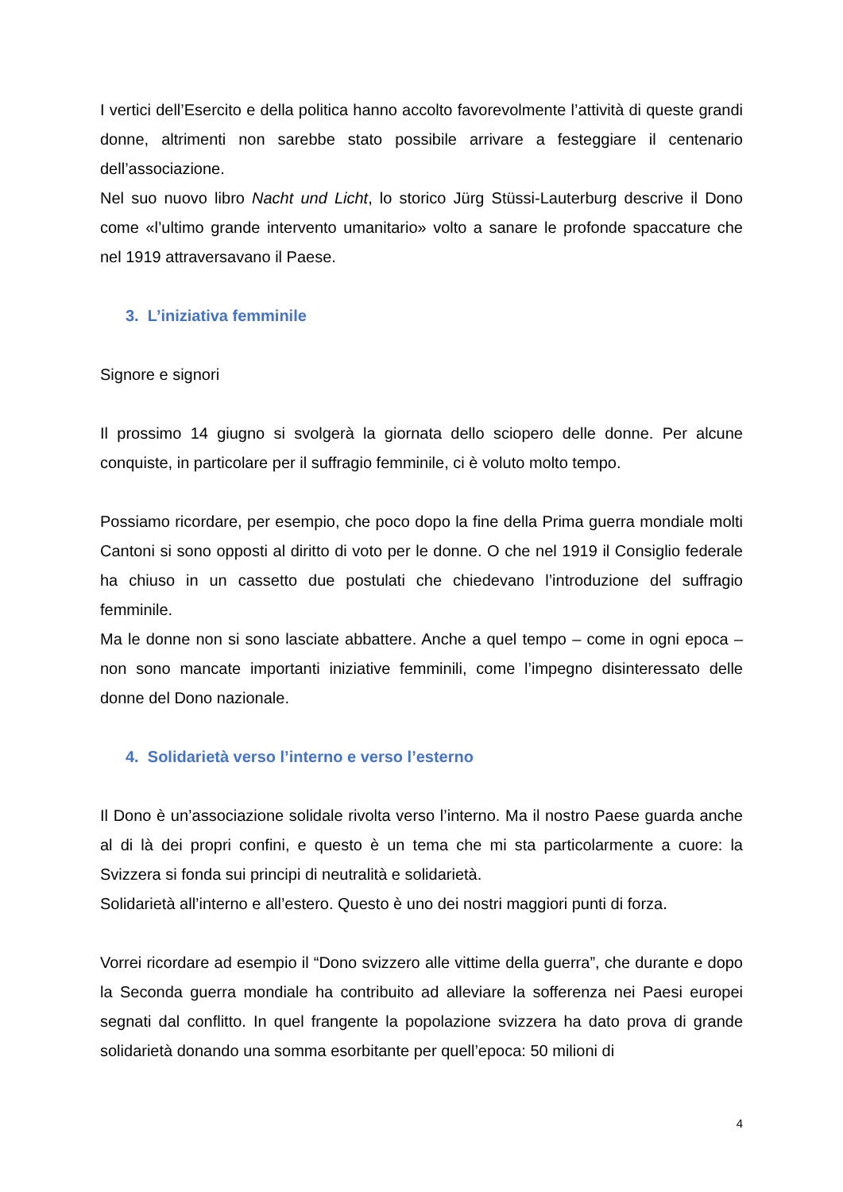I vertici dell’Esercito e della politica hanno accolto favorevolmente l’attività di queste grandi donne, altrimenti non sarebbe stato possibile arrivare a festeggiare il centenario dell’associazione.
Nel suo nuovo libro Nacht und Licht, lo storico Jürg Stüssi-Lauterburg descrive il Dono come «l’ultimo grande intervento umanitario» volto a sanare le profonde spaccature che nel 1919 attraversavano il Paese.
3. L’iniziativa femminile
Signore e signori
Il prossimo 14 giugno si svolgerà la giornata dello sciopero delle donne. Per alcune conquiste, in particolare per il suffragio femminile, ci è voluto molto tempo.
Possiamo ricordare, per esempio, che poco dopo la fine della Prima guerra mondiale molti Cantoni si sono opposti al diritto di voto per le donne. O che nel 1919 il Consiglio federale ha chiuso in un cassetto due postulati che chiedevano l’introduzione del suffragio femminile.
Ma le donne non si sono lasciate abbattere. Anche a quel tempo – come in ogni epoca – non sono mancate importanti iniziative femminili, come l’impegno disinteressato delle donne del Dono nazionale.
4. Solidarietà verso l’interno e verso l’esterno
Il Dono è un’associazione solidale rivolta verso l’interno. Ma il nostro Paese guarda anche al di là dei propri confini, e questo è un tema che mi sta particolarmente a cuore: la Svizzera si fonda sui principi di neutralità e solidarietà.
Solidarietà all’interno e all’estero. Questo è uno dei nostri maggiori punti di forza.
Vorrei ricordare ad esempio il “Dono svizzero alle vittime della guerra”, che durante e dopo la Seconda guerra mondiale ha contribuito ad alleviare la sofferenza nei Paesi europei segnati dal conflitto. In quel frangente la popolazione svizzera ha dato prova di grande solidarietà donando una somma esorbitante per quell’epoca: 50 milioni di
4